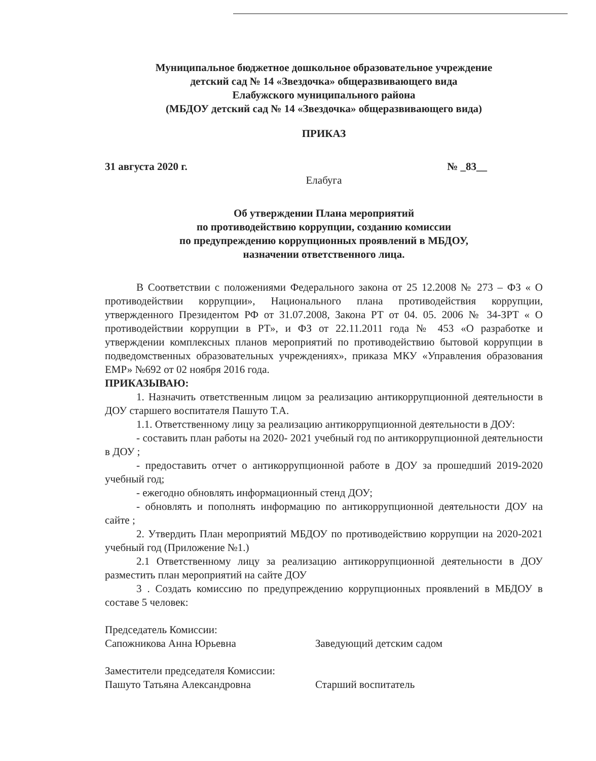Муниципальное бюджетное дошкольное образовательное учреждение
детский сад № 14 «Звездочка» общеразвивающего вида
Елабужского муниципального района
(МБДОУ детский сад № 14 «Звездочка» общеразвивающего вида)
ПРИКАЗ
31 августа 2020 г. № _83__
Елабуга
Об утверждении Плана мероприятий
по противодействию коррупции, созданию комиссии
по предупреждению коррупционных проявлений в МБДОУ,
назначении ответственного лица.
В Соответствии с положениями Федерального закона от 25 12.2008 № 273 – ФЗ « О противодействии коррупции», Национального плана противодействия коррупции, утвержденного Президентом РФ от 31.07.2008, Закона РТ от 04. 05. 2006 № 34-ЗРТ « О противодействии коррупции в РТ», и ФЗ от 22.11.2011 года № 453 «О разработке и утверждении комплексных планов мероприятий по противодействию бытовой коррупции в подведомственных образовательных учреждениях», приказа МКУ «Управления образования ЕМР» №692 от 02 ноября 2016 года.
ПРИКАЗЫВАЮ:
1. Назначить ответственным лицом за реализацию антикоррупционной деятельности в ДОУ старшего воспитателя Пашуто Т.А.
1.1. Ответственному лицу за реализацию антикоррупционной деятельности в ДОУ:
- составить план работы на 2020- 2021 учебный год по антикоррупционной деятельности в ДОУ ;
- предоставить отчет о антикоррупционной работе в ДОУ за прошедший 2019-2020 учебный год;
- ежегодно обновлять информационный стенд ДОУ;
- обновлять и пополнять информацию по антикоррупционной деятельности ДОУ на сайте ;
2. Утвердить План мероприятий МБДОУ по противодействию коррупции на 2020-2021 учебный год (Приложение №1.)
2.1 Ответственному лицу за реализацию антикоррупционной деятельности в ДОУ разместить план мероприятий на сайте ДОУ
3 . Создать комиссию по предупреждению коррупционных проявлений в МБДОУ в составе 5 человек:
Председатель Комиссии:
Сапожникова Анна Юрьевна Заведующий детским садом
Заместители председателя Комиссии:
Пашуто Татьяна Александровна Старший воспитатель